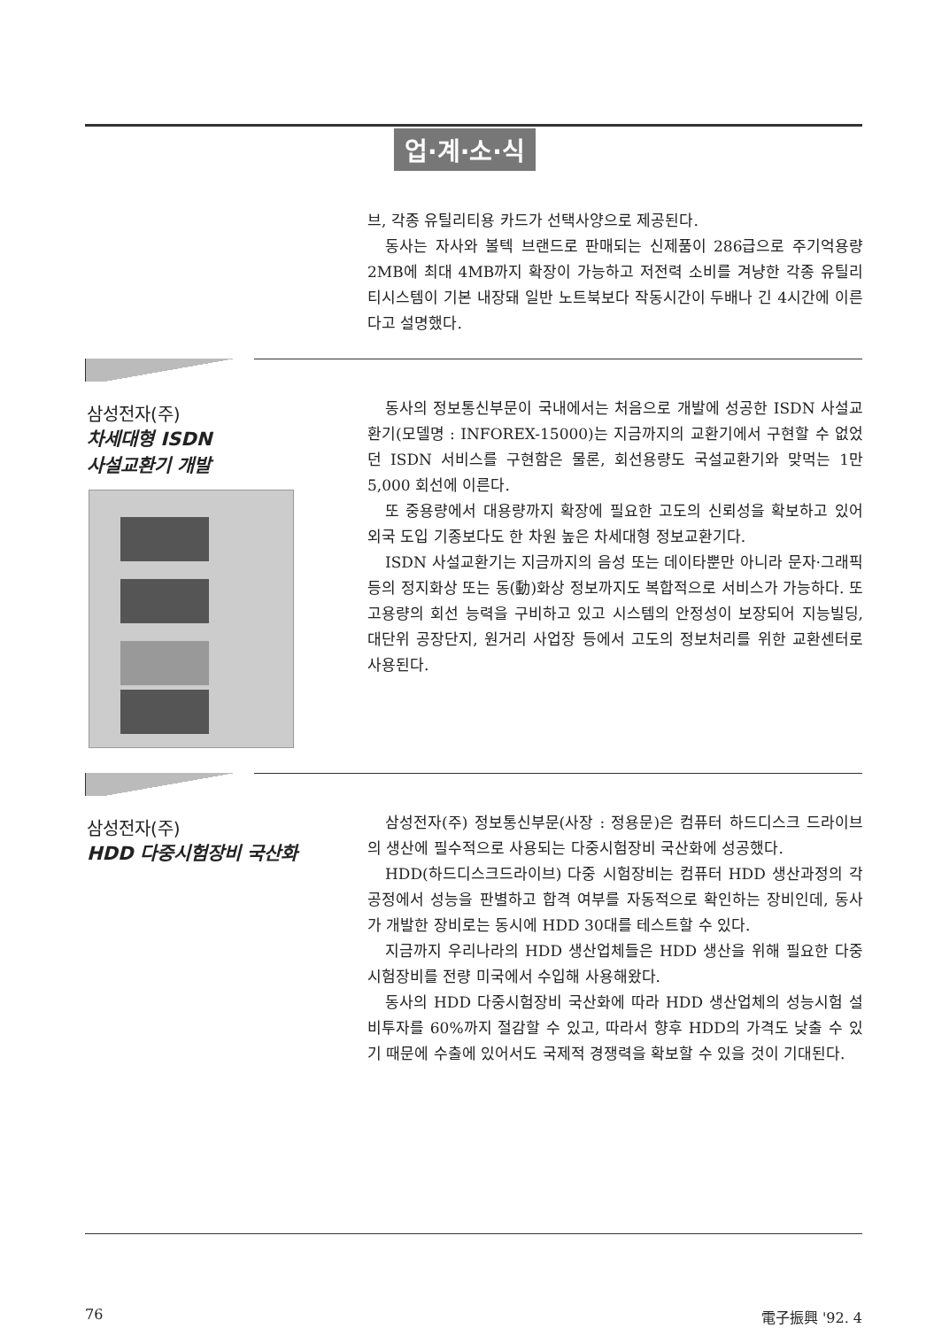업·계·소·식
브, 각종 유틸리티용 카드가 선택사양으로 제공된다.
동사는 자사와 볼텍 브랜드로 판매되는 신제품이 286급으로 주기억용량 2MB에 최대 4MB까지 확장이 가능하고 저전력 소비를 겨냥한 각종 유틸리티시스템이 기본 내장돼 일반 노트북보다 작동시간이 두배나 긴 4시간에 이른다고 설명했다.
삼성전자(주)
차세대형 ISDN
사설교환기 개발
동사의 정보통신부문이 국내에서는 처음으로 개발에 성공한 ISDN 사설교환기(모델명 : INFOREX-15000)는 지금까지의 교환기에서 구현할 수 없었던 ISDN 서비스를 구현함은 물론, 회선용량도 국설교환기와 맞먹는 1만 5,000 회선에 이른다.
또 중용량에서 대용량까지 확장에 필요한 고도의 신뢰성을 확보하고 있어 외국 도입 기종보다도 한 차원 높은 차세대형 정보교환기다.
ISDN 사설교환기는 지금까지의 음성 또는 데이타뿐만 아니라 문자·그래픽 등의 정지화상 또는 동(動)화상 정보까지도 복합적으로 서비스가 가능하다. 또 고용량의 회선 능력을 구비하고 있고 시스템의 안정성이 보장되어 지능빌딩, 대단위 공장단지, 원거리 사업장 등에서 고도의 정보처리를 위한 교환센터로 사용된다.
삼성전자(주)
HDD 다중시험장비 국산화
삼성전자(주) 정보통신부문(사장 : 정용문)은 컴퓨터 하드디스크 드라이브의 생산에 필수적으로 사용되는 다중시험장비 국산화에 성공했다.
HDD(하드디스크드라이브) 다중 시험장비는 컴퓨터 HDD 생산과정의 각 공정에서 성능을 판별하고 합격 여부를 자동적으로 확인하는 장비인데, 동사가 개발한 장비로는 동시에 HDD 30대를 테스트할 수 있다.
지금까지 우리나라의 HDD 생산업체들은 HDD 생산을 위해 필요한 다중시험장비를 전량 미국에서 수입해 사용해왔다.
동사의 HDD 다중시험장비 국산화에 따라 HDD 생산업체의 성능시험 설비투자를 60%까지 절감할 수 있고, 따라서 향후 HDD의 가격도 낮출 수 있기 때문에 수출에 있어서도 국제적 경쟁력을 확보할 수 있을 것이 기대된다.
76 電子振興 '92. 4